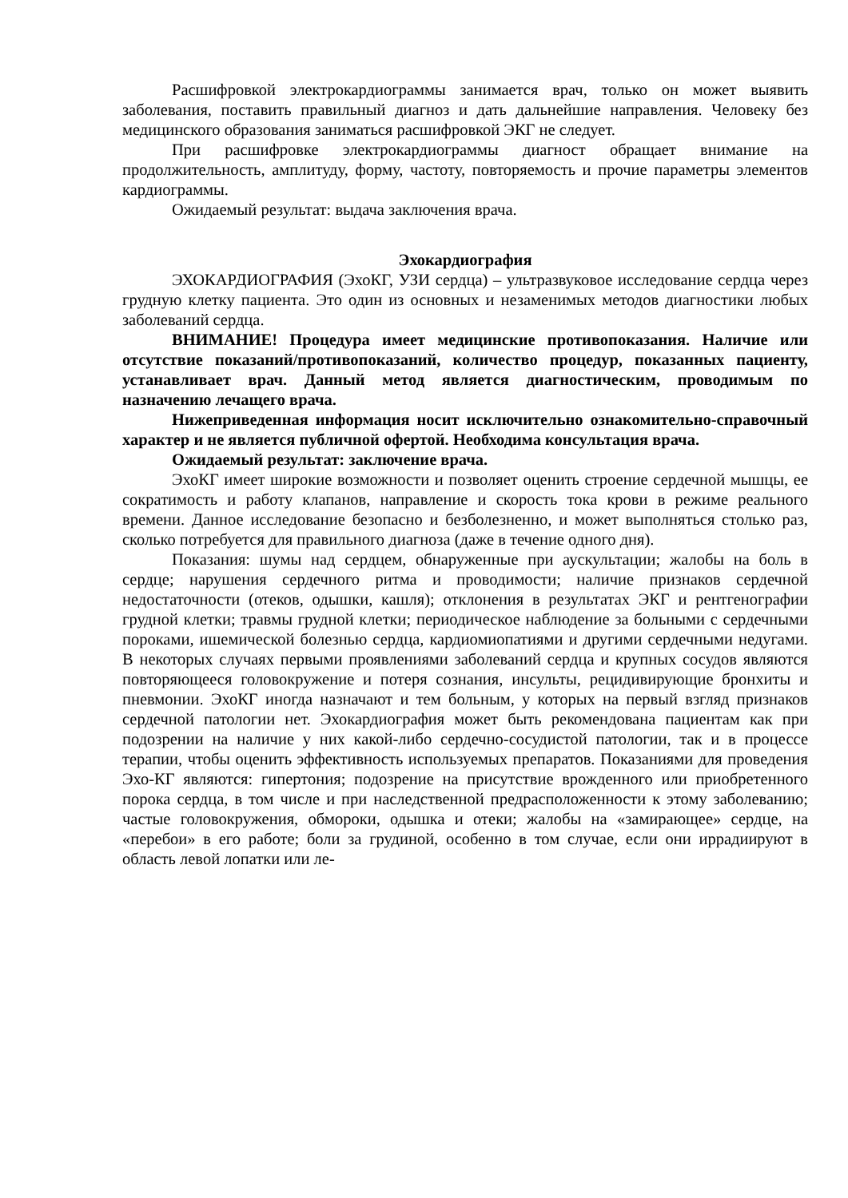Расшифровкой электрокардиограммы занимается врач, только он может выявить заболевания, поставить правильный диагноз и дать дальнейшие направления. Человеку без медицинского образования заниматься расшифровкой ЭКГ не следует.
При расшифровке электрокардиограммы диагност обращает внимание на продолжительность, амплитуду, форму, частоту, повторяемость и прочие параметры элементов кардиограммы.
Ожидаемый результат: выдача заключения врача.
Эхокардиография
ЭХОКАРДИОГРАФИЯ (ЭхоКГ, УЗИ сердца) – ультразвуковое исследование сердца через грудную клетку пациента. Это один из основных и незаменимых методов диагностики любых заболеваний сердца.
ВНИМАНИЕ! Процедура имеет медицинские противопоказания. Наличие или отсутствие показаний/противопоказаний, количество процедур, показанных пациенту, устанавливает врач. Данный метод является диагностическим, проводимым по назначению лечащего врача.
Нижеприведенная информация носит исключительно ознакомительно-справочный характер и не является публичной офертой. Необходима консультация врача.
Ожидаемый результат: заключение врача.
ЭхоКГ имеет широкие возможности и позволяет оценить строение сердечной мышцы, ее сократимость и работу клапанов, направление и скорость тока крови в режиме реального времени. Данное исследование безопасно и безболезненно, и может выполняться столько раз, сколько потребуется для правильного диагноза (даже в течение одного дня).
Показания: шумы над сердцем, обнаруженные при аускультации; жалобы на боль в сердце; нарушения сердечного ритма и проводимости; наличие признаков сердечной недостаточности (отеков, одышки, кашля); отклонения в результатах ЭКГ и рентгенографии грудной клетки; травмы грудной клетки; периодическое наблюдение за больными с сердечными пороками, ишемической болезнью сердца, кардиомиопатиями и другими сердечными недугами. В некоторых случаях первыми проявлениями заболеваний сердца и крупных сосудов являются повторяющееся головокружение и потеря сознания, инсульты, рецидивирующие бронхиты и пневмонии. ЭхоКГ иногда назначают и тем больным, у которых на первый взгляд признаков сердечной патологии нет. Эхокардиография может быть рекомендована пациентам как при подозрении на наличие у них какой-либо сердечно-сосудистой патологии, так и в процессе терапии, чтобы оценить эффективность используемых препаратов. Показаниями для проведения Эхо-КГ являются: гипертония; подозрение на присутствие врожденного или приобретенного порока сердца, в том числе и при наследственной предрасположенности к этому заболеванию; частые головокружения, обмороки, одышка и отеки; жалобы на «замирающее» сердце, на «перебои» в его работе; боли за грудиной, особенно в том случае, если они иррадиируют в область левой лопатки или ле-